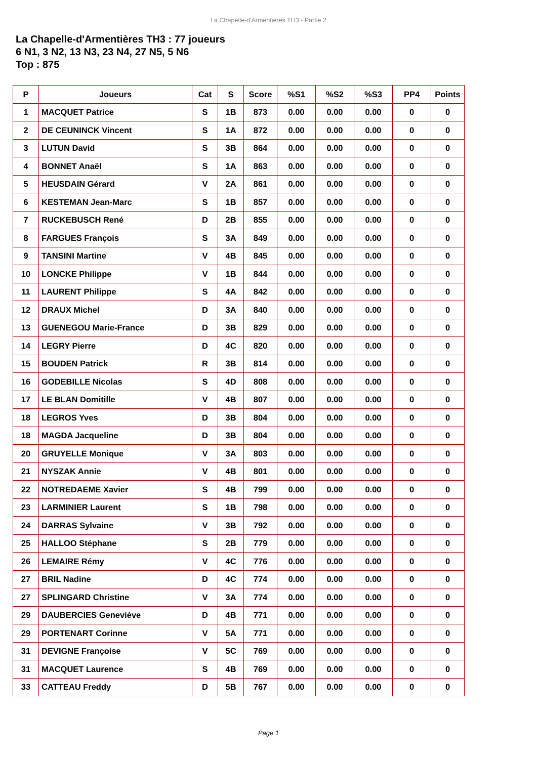La Chapelle-d'Armentières TH3 - Partie 2
La Chapelle-d'Armentières TH3 : 77 joueurs
6 N1, 3 N2, 13 N3, 23 N4, 27 N5, 5 N6
Top : 875
| P | Joueurs | Cat | S | Score | %S1 | %S2 | %S3 | PP4 | Points |
| --- | --- | --- | --- | --- | --- | --- | --- | --- | --- |
| 1 | MACQUET Patrice | S | 1B | 873 | 0.00 | 0.00 | 0.00 | 0 | 0 |
| 2 | DE CEUNINCK Vincent | S | 1A | 872 | 0.00 | 0.00 | 0.00 | 0 | 0 |
| 3 | LUTUN David | S | 3B | 864 | 0.00 | 0.00 | 0.00 | 0 | 0 |
| 4 | BONNET Anaël | S | 1A | 863 | 0.00 | 0.00 | 0.00 | 0 | 0 |
| 5 | HEUSDAIN Gérard | V | 2A | 861 | 0.00 | 0.00 | 0.00 | 0 | 0 |
| 6 | KESTEMAN Jean-Marc | S | 1B | 857 | 0.00 | 0.00 | 0.00 | 0 | 0 |
| 7 | RUCKEBUSCH René | D | 2B | 855 | 0.00 | 0.00 | 0.00 | 0 | 0 |
| 8 | FARGUES François | S | 3A | 849 | 0.00 | 0.00 | 0.00 | 0 | 0 |
| 9 | TANSINI Martine | V | 4B | 845 | 0.00 | 0.00 | 0.00 | 0 | 0 |
| 10 | LONCKE Philippe | V | 1B | 844 | 0.00 | 0.00 | 0.00 | 0 | 0 |
| 11 | LAURENT Philippe | S | 4A | 842 | 0.00 | 0.00 | 0.00 | 0 | 0 |
| 12 | DRAUX Michel | D | 3A | 840 | 0.00 | 0.00 | 0.00 | 0 | 0 |
| 13 | GUENEGOU Marie-France | D | 3B | 829 | 0.00 | 0.00 | 0.00 | 0 | 0 |
| 14 | LEGRY Pierre | D | 4C | 820 | 0.00 | 0.00 | 0.00 | 0 | 0 |
| 15 | BOUDEN Patrick | R | 3B | 814 | 0.00 | 0.00 | 0.00 | 0 | 0 |
| 16 | GODEBILLE Nicolas | S | 4D | 808 | 0.00 | 0.00 | 0.00 | 0 | 0 |
| 17 | LE BLAN Domitille | V | 4B | 807 | 0.00 | 0.00 | 0.00 | 0 | 0 |
| 18 | LEGROS Yves | D | 3B | 804 | 0.00 | 0.00 | 0.00 | 0 | 0 |
| 18 | MAGDA Jacqueline | D | 3B | 804 | 0.00 | 0.00 | 0.00 | 0 | 0 |
| 20 | GRUYELLE Monique | V | 3A | 803 | 0.00 | 0.00 | 0.00 | 0 | 0 |
| 21 | NYSZAK Annie | V | 4B | 801 | 0.00 | 0.00 | 0.00 | 0 | 0 |
| 22 | NOTREDAEME Xavier | S | 4B | 799 | 0.00 | 0.00 | 0.00 | 0 | 0 |
| 23 | LARMINIER Laurent | S | 1B | 798 | 0.00 | 0.00 | 0.00 | 0 | 0 |
| 24 | DARRAS Sylvaine | V | 3B | 792 | 0.00 | 0.00 | 0.00 | 0 | 0 |
| 25 | HALLOO Stéphane | S | 2B | 779 | 0.00 | 0.00 | 0.00 | 0 | 0 |
| 26 | LEMAIRE Rémy | V | 4C | 776 | 0.00 | 0.00 | 0.00 | 0 | 0 |
| 27 | BRIL Nadine | D | 4C | 774 | 0.00 | 0.00 | 0.00 | 0 | 0 |
| 27 | SPLINGARD Christine | V | 3A | 774 | 0.00 | 0.00 | 0.00 | 0 | 0 |
| 29 | DAUBERCIES Geneviève | D | 4B | 771 | 0.00 | 0.00 | 0.00 | 0 | 0 |
| 29 | PORTENART Corinne | V | 5A | 771 | 0.00 | 0.00 | 0.00 | 0 | 0 |
| 31 | DEVIGNE Françoise | V | 5C | 769 | 0.00 | 0.00 | 0.00 | 0 | 0 |
| 31 | MACQUET Laurence | S | 4B | 769 | 0.00 | 0.00 | 0.00 | 0 | 0 |
| 33 | CATTEAU Freddy | D | 5B | 767 | 0.00 | 0.00 | 0.00 | 0 | 0 |
Page 1